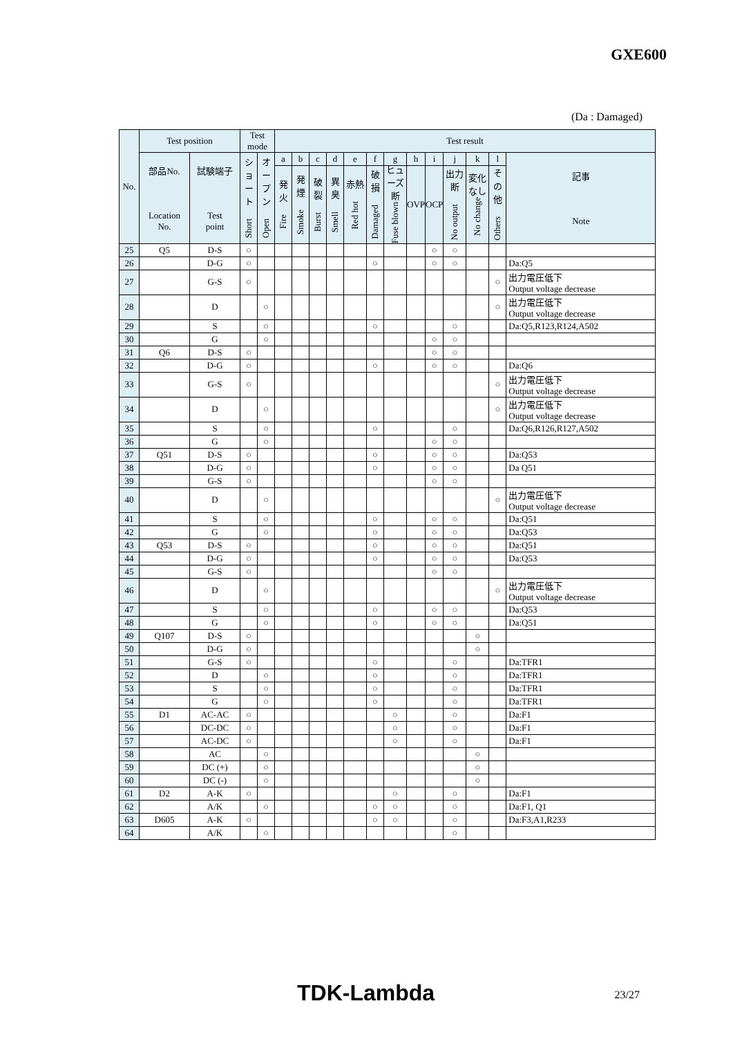GXE600
(Da : Damaged)
| No. | Test position | | Test mode | | Test result | | | | | | | | | | | | |
| --- | --- | --- | --- | --- | --- | --- | --- | --- | --- | --- | --- | --- | --- | --- | --- | --- | --- |
| | 部品No. Location No. | 試験端子 Test point | ショート Short | オープン Open | a | b | c | d | e | f | g | h | i | j | k | l | 記事 Note |
| | | | | | 発火 Fire | 発煙 Smoke | 破裂 Burst | 異臭 Smell | 赤熱 Red hot | 破損 Damaged | ヒューズ断 Fuse blown | OVP | OCP | 出力断 No output | 変化なし No change | その他 Others | |
| 25 | Q5 | D-S | ○ | | | | | | | | | | ○ | ○ | | | |
| 26 | | D-G | ○ | | | | | | | ○ | | | ○ | ○ | | | Da:Q5 |
| 27 | | G-S | ○ | | | | | | | | | | | | | ○ | 出力電圧低下 Output voltage decrease |
| 28 | | D | | ○ | | | | | | | | | | | | ○ | 出力電圧低下 Output voltage decrease |
| 29 | | S | | ○ | | | | | | ○ | | | | ○ | | | Da:Q5,R123,R124,A502 |
| 30 | | G | | ○ | | | | | | | | | ○ | ○ | | | |
| 31 | Q6 | D-S | ○ | | | | | | | | | | ○ | ○ | | | |
| 32 | | D-G | ○ | | | | | | | ○ | | | ○ | ○ | | | Da:Q6 |
| 33 | | G-S | ○ | | | | | | | | | | | | | ○ | 出力電圧低下 Output voltage decrease |
| 34 | | D | | ○ | | | | | | | | | | | | ○ | 出力電圧低下 Output voltage decrease |
| 35 | | S | | ○ | | | | | | ○ | | | | ○ | | | Da:Q6,R126,R127,A502 |
| 36 | | G | | ○ | | | | | | | | | ○ | ○ | | | |
| 37 | Q51 | D-S | ○ | | | | | | | ○ | | | ○ | ○ | | | Da:Q53 |
| 38 | | D-G | ○ | | | | | | | ○ | | | ○ | ○ | | | Da Q51 |
| 39 | | G-S | ○ | | | | | | | | | | ○ | ○ | | | |
| 40 | | D | | ○ | | | | | | | | | | | | ○ | 出力電圧低下 Output voltage decrease |
| 41 | | S | | ○ | | | | | | ○ | | | ○ | ○ | | | Da:Q51 |
| 42 | | G | | ○ | | | | | | ○ | | | ○ | ○ | | | Da:Q53 |
| 43 | Q53 | D-S | ○ | | | | | | | ○ | | | ○ | ○ | | | Da:Q51 |
| 44 | | D-G | ○ | | | | | | | ○ | | | ○ | ○ | | | Da:Q53 |
| 45 | | G-S | ○ | | | | | | | | | | ○ | ○ | | | |
| 46 | | D | | ○ | | | | | | | | | | | | ○ | 出力電圧低下 Output voltage decrease |
| 47 | | S | | ○ | | | | | | ○ | | | ○ | ○ | | | Da:Q53 |
| 48 | | G | | ○ | | | | | | ○ | | | ○ | ○ | | | Da:Q51 |
| 49 | Q107 | D-S | ○ | | | | | | | | | | | | ○ | | |
| 50 | | D-G | ○ | | | | | | | | | | | | ○ | | |
| 51 | | G-S | ○ | | | | | | | ○ | | | | ○ | | | Da:TFR1 |
| 52 | | D | | ○ | | | | | | ○ | | | | ○ | | | Da:TFR1 |
| 53 | | S | | ○ | | | | | | ○ | | | | ○ | | | Da:TFR1 |
| 54 | | G | | ○ | | | | | | ○ | | | | ○ | | | Da:TFR1 |
| 55 | D1 | AC-AC | ○ | | | | | | | | ○ | | | ○ | | | Da:F1 |
| 56 | | DC-DC | ○ | | | | | | | | ○ | | | ○ | | | Da:F1 |
| 57 | | AC-DC | ○ | | | | | | | | ○ | | | ○ | | | Da:F1 |
| 58 | | AC | | ○ | | | | | | | | | | | ○ | | |
| 59 | | DC (+) | | ○ | | | | | | | | | | | ○ | | |
| 60 | | DC (-) | | ○ | | | | | | | | | | | ○ | | |
| 61 | D2 | A-K | ○ | | | | | | | | ○ | | | ○ | | | Da:F1 |
| 62 | | A/K | | ○ | | | | | | ○ | ○ | | | ○ | | | Da:F1, Q1 |
| 63 | D605 | A-K | ○ | | | | | | | ○ | ○ | | | ○ | | | Da:F3,A1,R233 |
| 64 | | A/K | | ○ | | | | | | | | | | ○ | | | |
TDK-Lambda 23/27